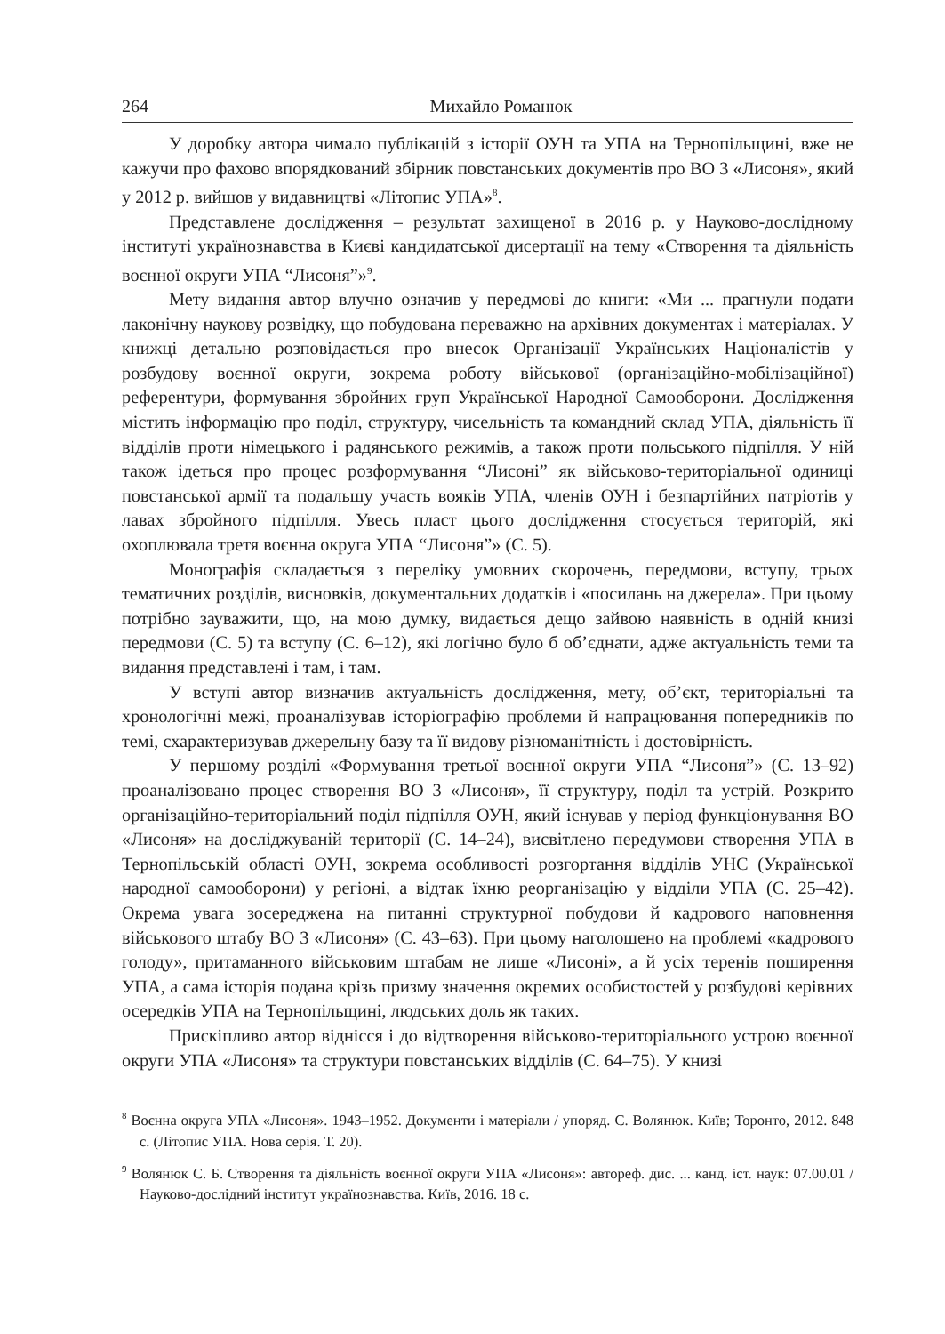264 Михайло Романюк
У доробку автора чимало публікацій з історії ОУН та УПА на Тернопільщині, вже не кажучи про фахово впорядкований збірник повстанських документів про ВО 3 «Лисоня», який у 2012 р. вийшов у видавництві «Літопис УПА»<sup>8</sup>.
Представлене дослідження – результат захищеної в 2016 р. у Науково-дослідному інституті українознавства в Києві кандидатської дисертації на тему «Створення та діяльність воєнної округи УПА “Лисоня”»<sup>9</sup>.
Мету видання автор влучно означив у передмові до книги: «Ми ... прагнули подати лаконічну наукову розвідку, що побудована переважно на архівних документах і матеріалах. У книжці детально розповідається про внесок Організації Українських Націоналістів у розбудову воєнної округи, зокрема роботу військової (організаційно-мобілізаційної) референтури, формування збройних груп Української Народної Самооборони. Дослідження містить інформацію про поділ, структуру, чисельність та командний склад УПА, діяльність її відділів проти німецького і радянського режимів, а також проти польського підпілля. У ній також ідеться про процес розформування “Лисоні” як військово-територіальної одиниці повстанської армії та подальшу участь вояків УПА, членів ОУН і безпартійних патріотів у лавах збройного підпілля. Увесь пласт цього дослідження стосується територій, які охоплювала третя воєнна округа УПА “Лисоня”» (С. 5).
Монографія складається з переліку умовних скорочень, передмови, вступу, трьох тематичних розділів, висновків, документальних додатків і «посилань на джерела». При цьому потрібно зауважити, що, на мою думку, видається дещо зайвою наявність в одній книзі передмови (С. 5) та вступу (С. 6–12), які логічно було б об’єднати, адже актуальність теми та видання представлені і там, і там.
У вступі автор визначив актуальність дослідження, мету, об’єкт, територіальні та хронологічні межі, проаналізував історіографію проблеми й напрацювання попередників по темі, схарактеризував джерельну базу та її видову різноманітність і достовірність.
У першому розділі «Формування третьої воєнної округи УПА “Лисоня”» (С. 13–92) проаналізовано процес створення ВО 3 «Лисоня», її структуру, поділ та устрій. Розкрито організаційно-територіальний поділ підпілля ОУН, який існував у період функціонування ВО «Лисоня» на досліджуваній території (С. 14–24), висвітлено передумови створення УПА в Тернопільській області ОУН, зокрема особливості розгортання відділів УНС (Української народної самооборони) у регіоні, а відтак їхню реорганізацію у відділи УПА (С. 25–42). Окрема увага зосереджена на питанні структурної побудови й кадрового наповнення військового штабу ВО 3 «Лисоня» (С. 43–63). При цьому наголошено на проблемі «кадрового голоду», притаманного військовим штабам не лише «Лисоні», а й усіх теренів поширення УПА, а сама історія подана крізь призму значення окремих особистостей у розбудові керівних осередків УПА на Тернопільщині, людських доль як таких.
Прискіпливо автор віднісся і до відтворення військово-територіального устрою воєнної округи УПА «Лисоня» та структури повстанських відділів (С. 64–75). У книзі
<sup>8</sup> Воєнна округа УПА «Лисоня». 1943–1952. Документи і матеріали / упоряд. С. Волянюк. Київ; Торонто, 2012. 848 с. (Літопис УПА. Нова серія. Т. 20).
<sup>9</sup> Волянюк С. Б. Створення та діяльність воєнної округи УПА «Лисоня»: автореф. дис. ... канд. іст. наук: 07.00.01 / Науково-дослідний інститут українознавства. Київ, 2016. 18 с.